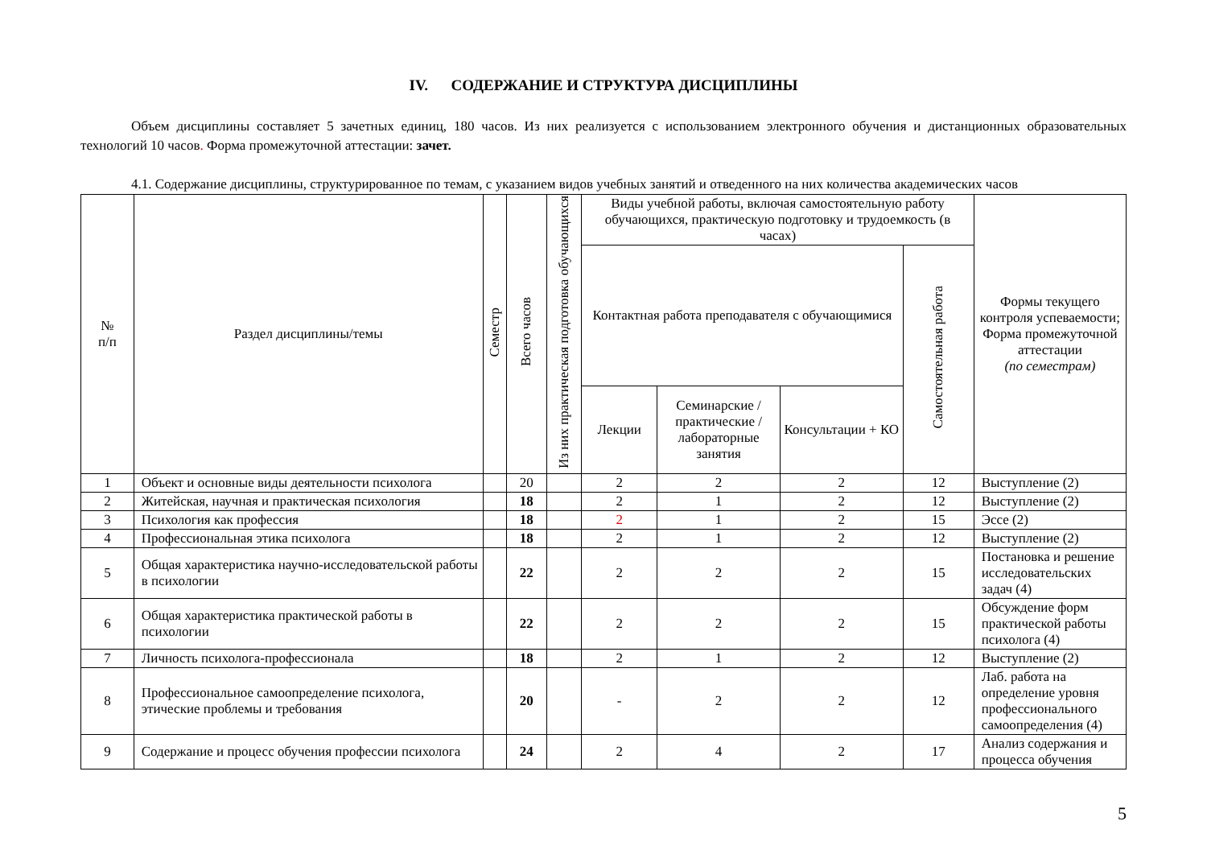IV. СОДЕРЖАНИЕ И СТРУКТУРА ДИСЦИПЛИНЫ
Объем дисциплины составляет 5 зачетных единиц, 180 часов. Из них реализуется с использованием электронного обучения и дистанционных образовательных технологий 10 часов. Форма промежуточной аттестации: зачет.
4.1. Содержание дисциплины, структурированное по темам, с указанием видов учебных занятий и отведенного на них количества академических часов
| № п/п | Раздел дисциплины/темы | Семестр | Всего часов | Из них практическая подготовка обучающихся | Виды учебной работы, включая самостоятельную работу обучающихся, практическую подготовку и трудоемкость (в часах) | | | | Формы текущего контроля успеваемости; Форма промежуточной аттестации (по семестрам) |
| --- | --- | --- | --- | --- | --- | --- | --- | --- | --- |
| | | | | | Контактная работа преподавателя с обучающимися | | | Самостоятельная работа | |
| | | | | | Лекции | Семинарские /практические /лабораторные занятия | Консультации + КО | | |
| 1 | Объект и основные виды деятельности психолога | | 20 | | 2 | 2 | 2 | 12 | Выступление (2) |
| 2 | Житейская, научная и практическая психология | | 18 | | 2 | 1 | 2 | 12 | Выступление (2) |
| 3 | Психология как профессия | | 18 | | 2 | 1 | 2 | 15 | Эссе (2) |
| 4 | Профессиональная этика психолога | | 18 | | 2 | 1 | 2 | 12 | Выступление (2) |
| 5 | Общая характеристика научно-исследовательской работы в психологии | | 22 | | 2 | 2 | 2 | 15 | Постановка и решение исследовательских задач (4) |
| 6 | Общая характеристика практической работы в психологии | | 22 | | 2 | 2 | 2 | 15 | Обсуждение форм практической работы психолога (4) |
| 7 | Личность психолога-профессионала | | 18 | | 2 | 1 | 2 | 12 | Выступление (2) |
| 8 | Профессиональное самоопределение психолога, этические проблемы и требования | | 20 | | - | 2 | 2 | 12 | Лаб. работа на определение уровня профессионального самоопределения (4) |
| 9 | Содержание и процесс обучения профессии психолога | | 24 | | 2 | 4 | 2 | 17 | Анализ содержания и процесса обучения |
5